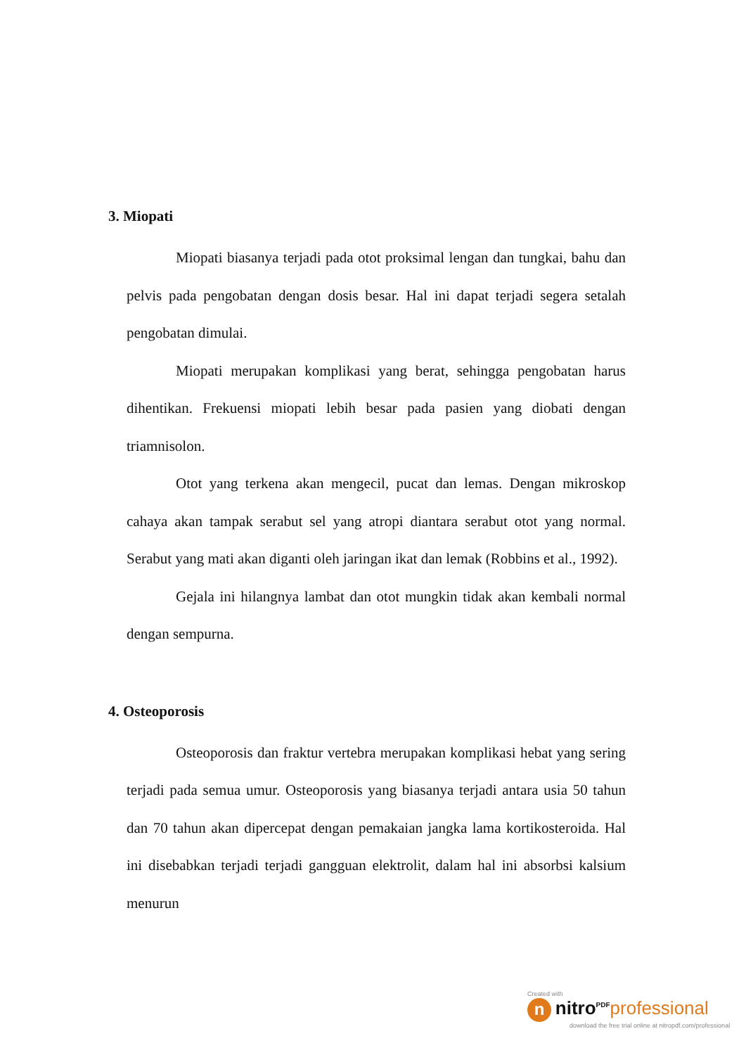3. Miopati
Miopati biasanya terjadi pada otot proksimal lengan dan tungkai, bahu dan pelvis pada pengobatan dengan dosis besar. Hal ini dapat terjadi segera setalah pengobatan dimulai.
Miopati merupakan komplikasi yang berat, sehingga pengobatan harus dihentikan. Frekuensi miopati lebih besar pada pasien yang diobati dengan triamnisolon.
Otot yang terkena akan mengecil, pucat dan lemas. Dengan mikroskop cahaya akan tampak serabut sel yang atropi diantara serabut otot yang normal. Serabut yang mati akan diganti oleh jaringan ikat dan lemak (Robbins et al., 1992).
Gejala ini hilangnya lambat dan otot mungkin tidak akan kembali normal dengan sempurna.
4. Osteoporosis
Osteoporosis dan fraktur vertebra merupakan komplikasi hebat yang sering terjadi pada semua umur. Osteoporosis yang biasanya terjadi antara usia 50 tahun dan 70 tahun akan dipercepat dengan pemakaian jangka lama kortikosteroida. Hal ini disebabkan terjadi terjadi gangguan elektrolit, dalam hal ini absorbsi kalsium menurun
Created with
n nitro<sup>PDF</sup> professional
download the free trial online at nitropdf.com/professional